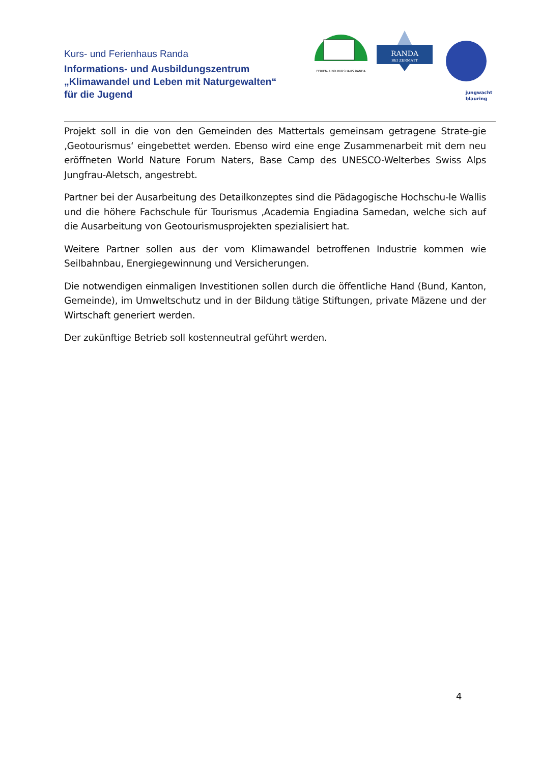Kurs- und Ferienhaus Randa
Informations- und Ausbildungszentrum
„Klimawandel und Leben mit Naturgewalten“
für die Jugend
FERIEN- UND KURSHAUS RANDA
RANDA
BEI ZERMATT
jungwacht
blauring
Projekt soll in die von den Gemeinden des Mattertals gemeinsam getragene Strate-gie ‚Geotourismus‘ eingebettet werden. Ebenso wird eine enge Zusammenarbeit mit dem neu eröffneten World Nature Forum Naters, Base Camp des UNESCO-Welterbes Swiss Alps Jungfrau-Aletsch, angestrebt.
Partner bei der Ausarbeitung des Detailkonzeptes sind die Pädagogische Hochschu-le Wallis und die höhere Fachschule für Tourismus ‚Academia Engiadina Samedan, welche sich auf die Ausarbeitung von Geotourismusprojekten spezialisiert hat.
Weitere Partner sollen aus der vom Klimawandel betroffenen Industrie kommen wie Seilbahnbau, Energiegewinnung und Versicherungen.
Die notwendigen einmaligen Investitionen sollen durch die öffentliche Hand (Bund, Kanton, Gemeinde), im Umweltschutz und in der Bildung tätige Stiftungen, private Mäzene und der Wirtschaft generiert werden.
Der zukünftige Betrieb soll kostenneutral geführt werden.
4